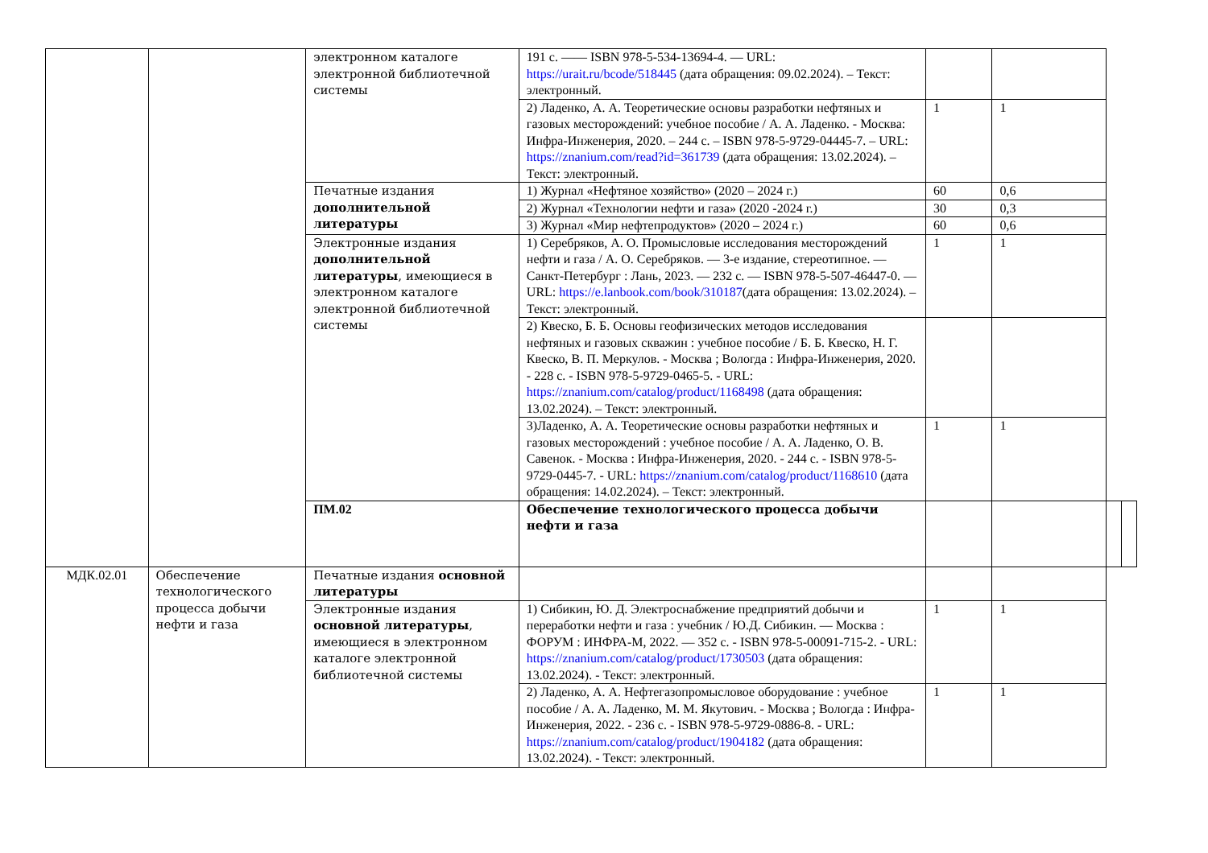| | | электронном каталоге электронной библиотечной системы | 191 с. —— ISBN 978-5-534-13694-4. — URL: https://urait.ru/bcode/518445 (дата обращения: 09.02.2024). – Текст: электронный. | | | | |
| | | | 2) Ладенко, А. А. Теоретические основы разработки нефтяных и газовых месторождений: учебное пособие / А. А. Ладенко. - Москва: Инфра-Инженерия, 2020. – 244 с. – ISBN 978-5-9729-04445-7. – URL: https://znanium.com/read?id=361739 (дата обращения: 13.02.2024). – Текст: электронный. | 1 | 1 | | |
| | | Печатные издания дополнительной литературы | 1) Журнал «Нефтяное хозяйство» (2020 – 2024 г.) | 60 | 0,6 | | |
| | | | 2) Журнал «Технологии нефти и газа» (2020 -2024 г.) | 30 | 0,3 | | |
| | | | 3) Журнал «Мир нефтепродуктов» (2020 – 2024 г.) | 60 | 0,6 | | |
| | | Электронные издания дополнительной литературы , имеющиеся в электронном каталоге электронной библиотечной системы | 1) Серебряков, А. О. Промысловые исследования месторождений нефти и газа / А. О. Серебряков. — 3-е издание, стереотипное. — Санкт-Петербург : Лань, 2023. — 232 с. — ISBN 978-5-507-46447-0. — URL: https://e.lanbook.com/book/310187 (дата обращения: 13.02.2024). – Текст: электронный. | 1 | 1 | | |
| | | | 2) Квеско, Б. Б. Основы геофизических методов исследования нефтяных и газовых скважин : учебное пособие / Б. Б. Квеско, Н. Г. Квеско, В. П. Меркулов. - Москва ; Вологда : Инфра-Инженерия, 2020. - 228 с. - ISBN 978-5-9729-0465-5. - URL: https://znanium.com/catalog/product/1168498 (дата обращения: 13.02.2024). – Текст: электронный. | | | | |
| | | | 3)Ладенко, А. А. Теоретические основы разработки нефтяных и газовых месторождений : учебное пособие / А. А. Ладенко, О. В. Савенок. - Москва : Инфра-Инженерия, 2020. - 244 с. - ISBN 978-5-9729-0445-7. - URL: https://znanium.com/catalog/product/1168610 (дата обращения: 14.02.2024). – Текст: электронный. | 1 | 1 | | |
| | | ПМ.02 | Обеспечение технологического процесса добычи нефти и газа | | | | |
| МДК.02.01 | Обеспечение технологического процесса добычи нефти и газа | Печатные издания основной литературы | | | | | |
| | | Электронные издания основной литературы , имеющиеся в электронном каталоге электронной библиотечной системы | 1) Сибикин, Ю. Д. Электроснабжение предприятий добычи и переработки нефти и газа : учебник / Ю.Д. Сибикин. — Москва : ФОРУМ : ИНФРА-М, 2022. — 352 с. - ISBN 978-5-00091-715-2. - URL: https://znanium.com/catalog/product/1730503 (дата обращения: 13.02.2024). - Текст: электронный. | 1 | 1 | | |
| | | | 2) Ладенко, А. А. Нефтегазопромысловое оборудование : учебное пособие / А. А. Ладенко, М. М. Якутович. - Москва ; Вологда : Инфра-Инженерия, 2022. - 236 с. - ISBN 978-5-9729-0886-8. - URL: https://znanium.com/catalog/product/1904182 (дата обращения: 13.02.2024). - Текст: электронный. | 1 | 1 | | |